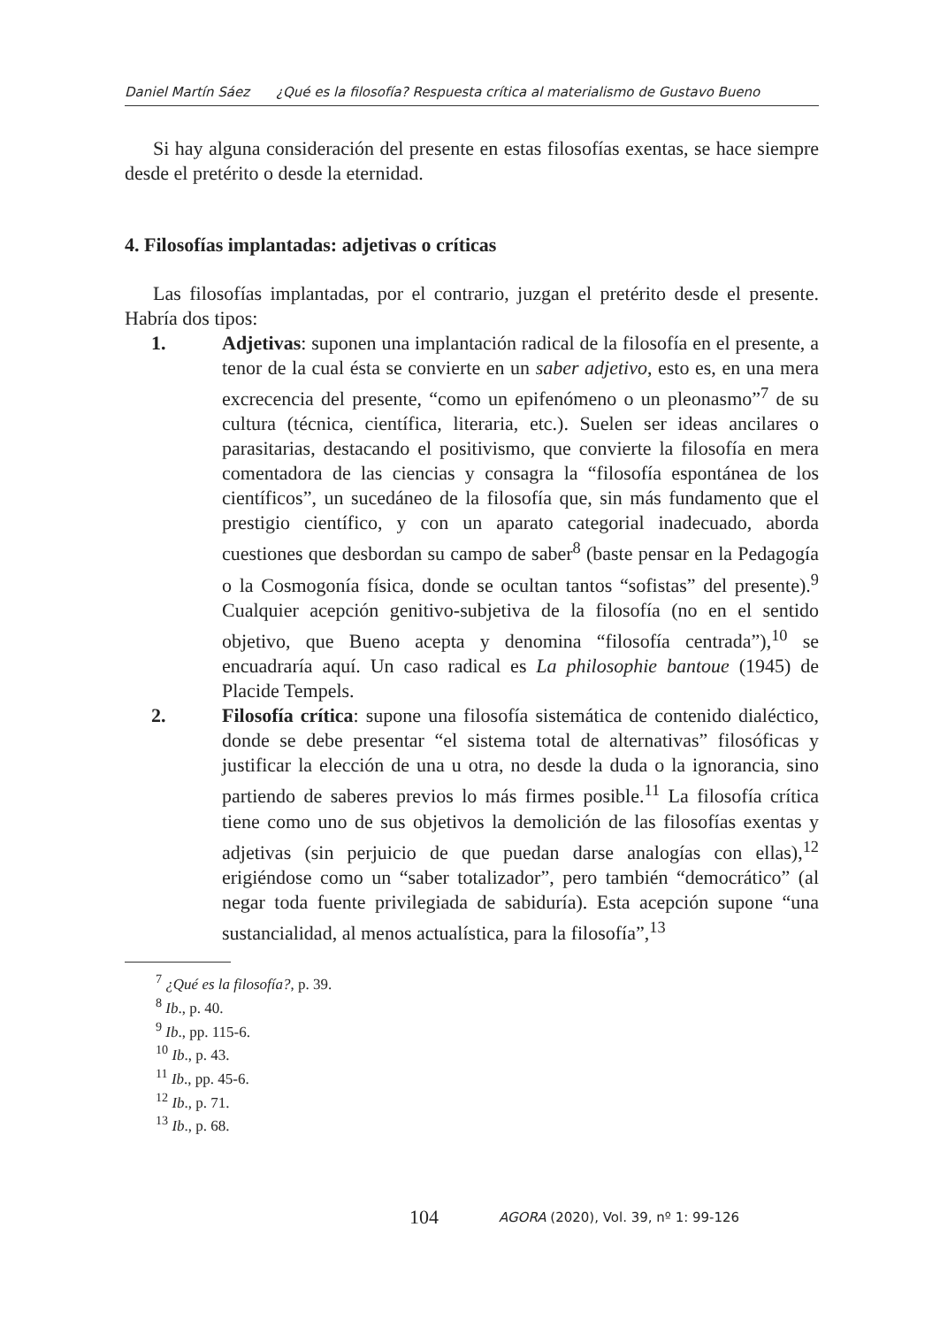Daniel Martín Sáez ¿Qué es la filosofía? Respuesta crítica al materialismo de Gustavo Bueno
Si hay alguna consideración del presente en estas filosofías exentas, se hace siempre desde el pretérito o desde la eternidad.
4. Filosofías implantadas: adjetivas o críticas
Las filosofías implantadas, por el contrario, juzgan el pretérito desde el presente. Habría dos tipos:
1. Adjetivas: suponen una implantación radical de la filosofía en el presente, a tenor de la cual ésta se convierte en un saber adjetivo, esto es, en una mera excrecencia del presente, “como un epifenómeno o un pleonasmo”<sup>7</sup> de su cultura (técnica, científica, literaria, etc.). Suelen ser ideas ancilares o parasitarias, destacando el positivismo, que convierte la filosofía en mera comentadora de las ciencias y consagra la “filosofía espontánea de los científicos”, un sucedáneo de la filosofía que, sin más fundamento que el prestigio científico, y con un aparato categorial inadecuado, aborda cuestiones que desbordan su campo de saber<sup>8</sup> (baste pensar en la Pedagogía o la Cosmogonía física, donde se ocultan tantos “sofistas” del presente).<sup>9</sup> Cualquier acepción genitivo-subjetiva de la filosofía (no en el sentido objetivo, que Bueno acepta y denomina “filosofía centrada”),<sup>10</sup> se encuadraría aquí. Un caso radical es La philosophie bantoue (1945) de Placide Tempels.
2. Filosofía crítica: supone una filosofía sistemática de contenido dialéctico, donde se debe presentar “el sistema total de alternativas” filosóficas y justificar la elección de una u otra, no desde la duda o la ignorancia, sino partiendo de saberes previos lo más firmes posible.<sup>11</sup> La filosofía crítica tiene como uno de sus objetivos la demolición de las filosofías exentas y adjetivas (sin perjuicio de que puedan darse analogías con ellas),<sup>12</sup> erigiéndose como un “saber totalizador”, pero también “democrático” (al negar toda fuente privilegiada de sabiduría). Esta acepción supone “una sustancialidad, al menos actualística, para la filosofía”,<sup>13</sup>
<sup>7</sup> ¿Qué es la filosofía?, p. 39.
<sup>8</sup> Ib., p. 40.
<sup>9</sup> Ib., pp. 115-6.
<sup>10</sup> Ib., p. 43.
<sup>11</sup> Ib., pp. 45-6.
<sup>12</sup> Ib., p. 71.
<sup>13</sup> Ib., p. 68.
104 AGORA (2020), Vol. 39, nº 1: 99-126